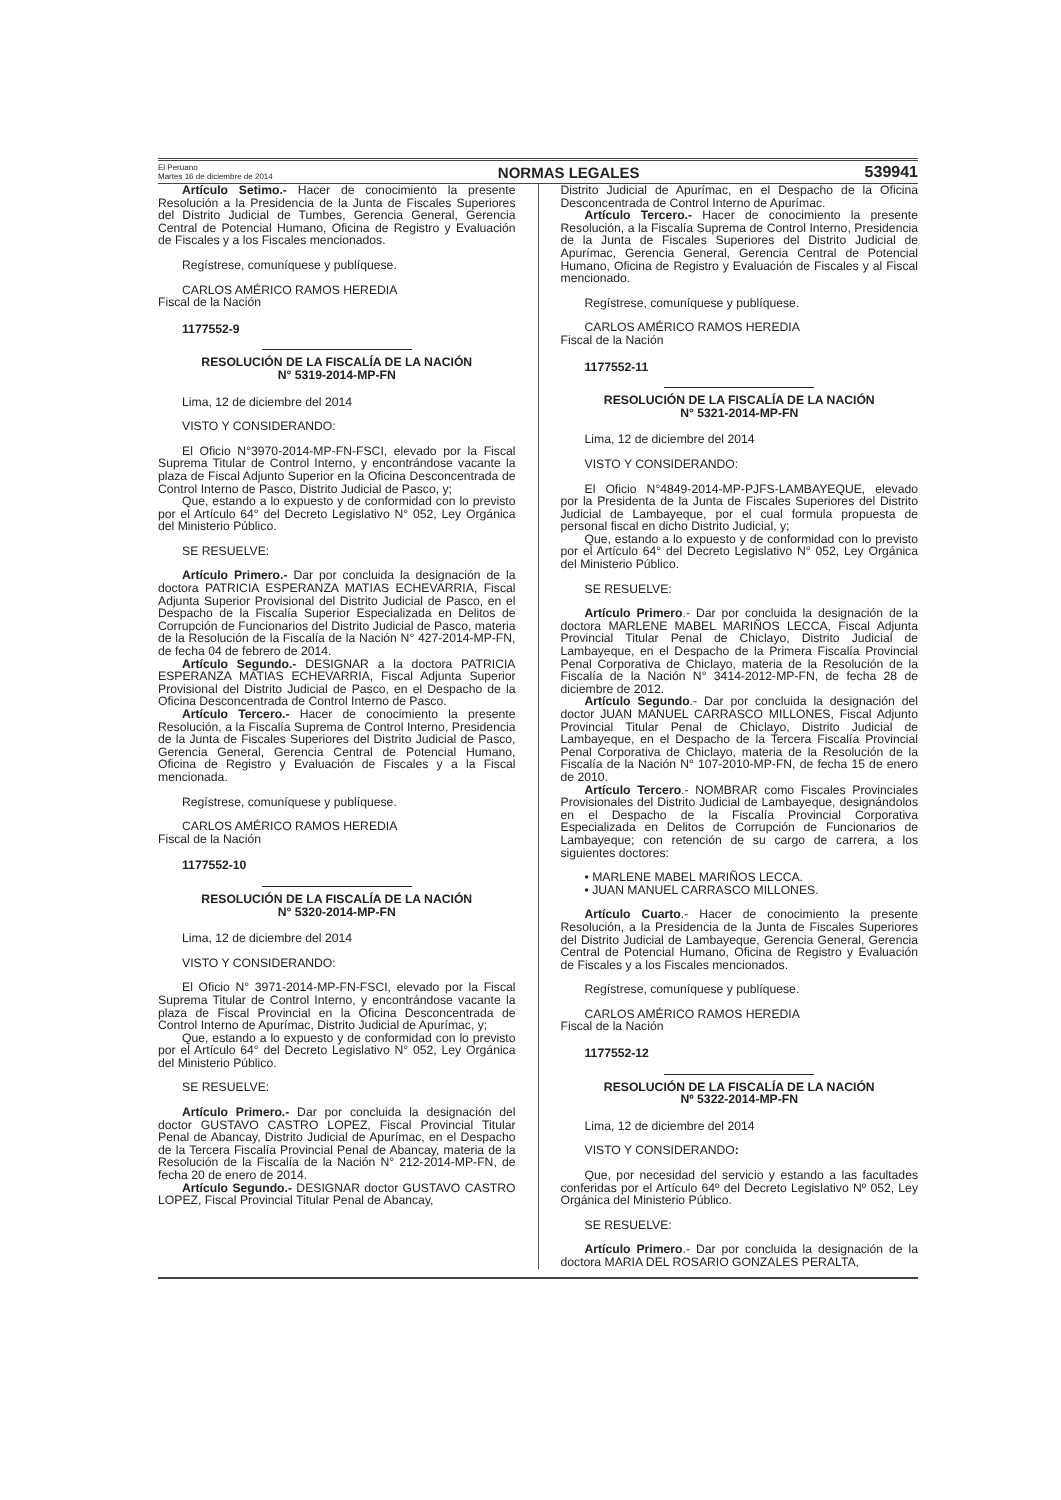El Peruano
Martes 16 de diciembre de 2014
NORMAS LEGALES
539941
Artículo Setimo.- Hacer de conocimiento la presente Resolución a la Presidencia de la Junta de Fiscales Superiores del Distrito Judicial de Tumbes, Gerencia General, Gerencia Central de Potencial Humano, Oficina de Registro y Evaluación de Fiscales y a los Fiscales mencionados.
Regístrese, comuníquese y publíquese.
CARLOS AMÉRICO RAMOS HEREDIA
Fiscal de la Nación
1177552-9
RESOLUCIÓN DE LA FISCALÍA DE LA NACIÓN
N° 5319-2014-MP-FN
Lima, 12 de diciembre del 2014
VISTO Y CONSIDERANDO:
El Oficio N°3970-2014-MP-FN-FSCI, elevado por la Fiscal Suprema Titular de Control Interno, y encontrándose vacante la plaza de Fiscal Adjunto Superior en la Oficina Desconcentrada de Control Interno de Pasco, Distrito Judicial de Pasco, y;
Que, estando a lo expuesto y de conformidad con lo previsto por el Artículo 64° del Decreto Legislativo N° 052, Ley Orgánica del Ministerio Público.
SE RESUELVE:
Artículo Primero.- Dar por concluida la designación de la doctora PATRICIA ESPERANZA MATIAS ECHEVARRIA, Fiscal Adjunta Superior Provisional del Distrito Judicial de Pasco, en el Despacho de la Fiscalía Superior Especializada en Delitos de Corrupción de Funcionarios del Distrito Judicial de Pasco, materia de la Resolución de la Fiscalía de la Nación N° 427-2014-MP-FN, de fecha 04 de febrero de 2014.
Artículo Segundo.- DESIGNAR a la doctora PATRICIA ESPERANZA MATIAS ECHEVARRIA, Fiscal Adjunta Superior Provisional del Distrito Judicial de Pasco, en el Despacho de la Oficina Desconcentrada de Control Interno de Pasco.
Artículo Tercero.- Hacer de conocimiento la presente Resolución, a la Fiscalía Suprema de Control Interno, Presidencia de la Junta de Fiscales Superiores del Distrito Judicial de Pasco, Gerencia General, Gerencia Central de Potencial Humano, Oficina de Registro y Evaluación de Fiscales y a la Fiscal mencionada.
Regístrese, comuníquese y publíquese.
CARLOS AMÉRICO RAMOS HEREDIA
Fiscal de la Nación
1177552-10
RESOLUCIÓN DE LA FISCALÍA DE LA NACIÓN
N° 5320-2014-MP-FN
Lima, 12 de diciembre del 2014
VISTO Y CONSIDERANDO:
El Oficio N° 3971-2014-MP-FN-FSCI, elevado por la Fiscal Suprema Titular de Control Interno, y encontrándose vacante la plaza de Fiscal Provincial en la Oficina Desconcentrada de Control Interno de Apurímac, Distrito Judicial de Apurímac, y;
Que, estando a lo expuesto y de conformidad con lo previsto por el Artículo 64° del Decreto Legislativo N° 052, Ley Orgánica del Ministerio Público.
SE RESUELVE:
Artículo Primero.- Dar por concluida la designación del doctor GUSTAVO CASTRO LOPEZ, Fiscal Provincial Titular Penal de Abancay, Distrito Judicial de Apurímac, en el Despacho de la Tercera Fiscalía Provincial Penal de Abancay, materia de la Resolución de la Fiscalía de la Nación N° 212-2014-MP-FN, de fecha 20 de enero de 2014.
Artículo Segundo.- DESIGNAR doctor GUSTAVO CASTRO LOPEZ, Fiscal Provincial Titular Penal de Abancay,
Distrito Judicial de Apurímac, en el Despacho de la Oficina Desconcentrada de Control Interno de Apurímac.
Artículo Tercero.- Hacer de conocimiento la presente Resolución, a la Fiscalía Suprema de Control Interno, Presidencia de la Junta de Fiscales Superiores del Distrito Judicial de Apurímac, Gerencia General, Gerencia Central de Potencial Humano, Oficina de Registro y Evaluación de Fiscales y al Fiscal mencionado.
Regístrese, comuníquese y publíquese.
CARLOS AMÉRICO RAMOS HEREDIA
Fiscal de la Nación
1177552-11
RESOLUCIÓN DE LA FISCALÍA DE LA NACIÓN
N° 5321-2014-MP-FN
Lima, 12 de diciembre del 2014
VISTO Y CONSIDERANDO:
El Oficio N°4849-2014-MP-PJFS-LAMBAYEQUE, elevado por la Presidenta de la Junta de Fiscales Superiores del Distrito Judicial de Lambayeque, por el cual formula propuesta de personal fiscal en dicho Distrito Judicial, y;
Que, estando a lo expuesto y de conformidad con lo previsto por el Artículo 64° del Decreto Legislativo N° 052, Ley Orgánica del Ministerio Público.
SE RESUELVE:
Artículo Primero.- Dar por concluida la designación de la doctora MARLENE MABEL MARIÑOS LECCA, Fiscal Adjunta Provincial Titular Penal de Chiclayo, Distrito Judicial de Lambayeque, en el Despacho de la Primera Fiscalía Provincial Penal Corporativa de Chiclayo, materia de la Resolución de la Fiscalía de la Nación N° 3414-2012-MP-FN, de fecha 28 de diciembre de 2012.
Artículo Segundo.- Dar por concluida la designación del doctor JUAN MANUEL CARRASCO MILLONES, Fiscal Adjunto Provincial Titular Penal de Chiclayo, Distrito Judicial de Lambayeque, en el Despacho de la Tercera Fiscalía Provincial Penal Corporativa de Chiclayo, materia de la Resolución de la Fiscalía de la Nación N° 107-2010-MP-FN, de fecha 15 de enero de 2010.
Artículo Tercero.- NOMBRAR como Fiscales Provinciales Provisionales del Distrito Judicial de Lambayeque, designándolos en el Despacho de la Fiscalía Provincial Corporativa Especializada en Delitos de Corrupción de Funcionarios de Lambayeque; con retención de su cargo de carrera, a los siguientes doctores:
• MARLENE MABEL MARIÑOS LECCA.
• JUAN MANUEL CARRASCO MILLONES.
Artículo Cuarto.- Hacer de conocimiento la presente Resolución, a la Presidencia de la Junta de Fiscales Superiores del Distrito Judicial de Lambayeque, Gerencia General, Gerencia Central de Potencial Humano, Oficina de Registro y Evaluación de Fiscales y a los Fiscales mencionados.
Regístrese, comuníquese y publíquese.
CARLOS AMÉRICO RAMOS HEREDIA
Fiscal de la Nación
1177552-12
RESOLUCIÓN DE LA FISCALÍA DE LA NACIÓN
Nº 5322-2014-MP-FN
Lima, 12 de diciembre del 2014
VISTO Y CONSIDERANDO:
Que, por necesidad del servicio y estando a las facultades conferidas por el Artículo 64º del Decreto Legislativo Nº 052, Ley Orgánica del Ministerio Público.
SE RESUELVE:
Artículo Primero.- Dar por concluida la designación de la doctora MARIA DEL ROSARIO GONZALES PERALTA,